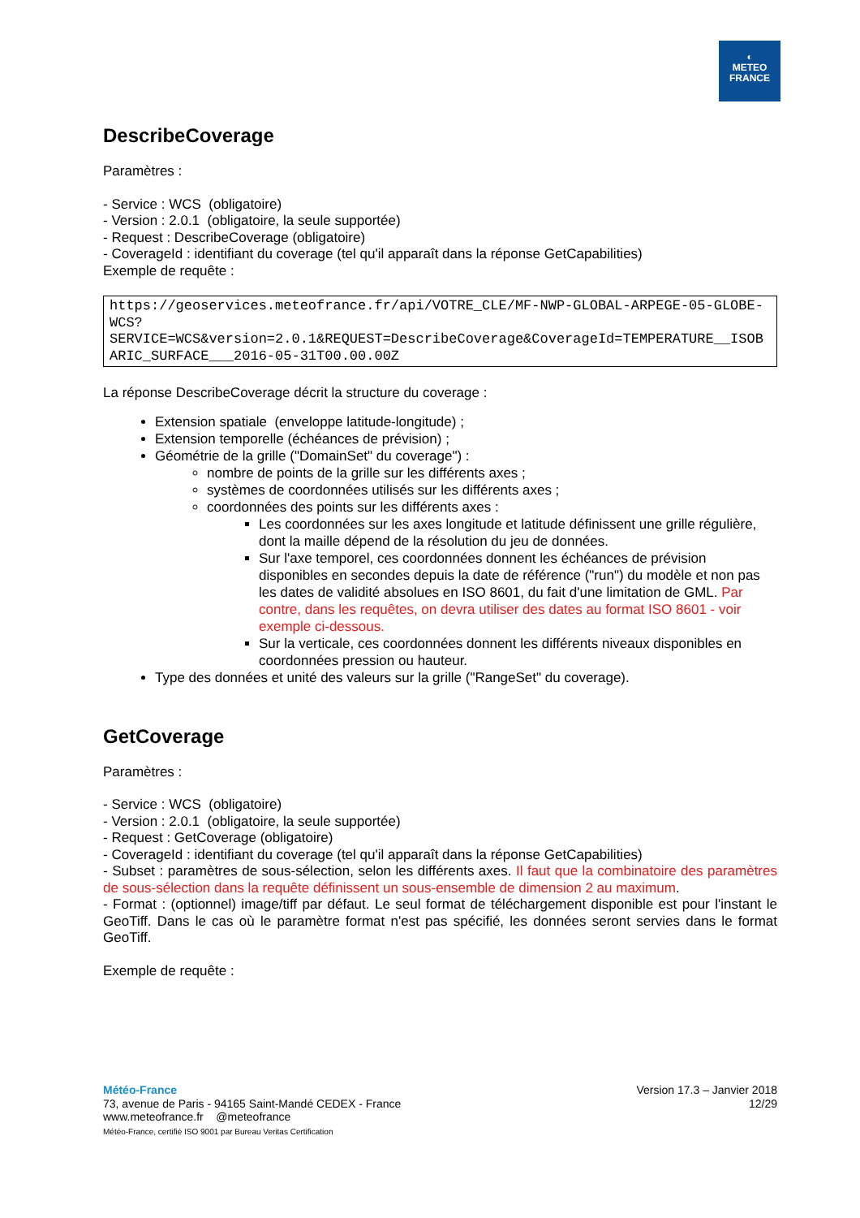◐
METEO
FRANCE
DescribeCoverage
Paramètres :
- Service : WCS (obligatoire)
- Version : 2.0.1 (obligatoire, la seule supportée)
- Request : DescribeCoverage (obligatoire)
- CoverageId : identifiant du coverage (tel qu'il apparaît dans la réponse GetCapabilities)
Exemple de requête :
https://geoservices.meteofrance.fr/api/VOTRE_CLE/MF-NWP-GLOBAL-ARPEGE-05-GLOBE-WCS?
SERVICE=WCS&version=2.0.1&REQUEST=DescribeCoverage&CoverageId=TEMPERATURE__ISOBARIC_SURFACE___2016-05-31T00.00.00Z
La réponse DescribeCoverage décrit la structure du coverage :
Extension spatiale (enveloppe latitude-longitude) ;
Extension temporelle (échéances de prévision) ;
Géométrie de la grille ("DomainSet" du coverage") :
nombre de points de la grille sur les différents axes ;
systèmes de coordonnées utilisés sur les différents axes ;
coordonnées des points sur les différents axes :
Les coordonnées sur les axes longitude et latitude définissent une grille régulière, dont la maille dépend de la résolution du jeu de données.
Sur l'axe temporel, ces coordonnées donnent les échéances de prévision disponibles en secondes depuis la date de référence ("run") du modèle et non pas les dates de validité absolues en ISO 8601, du fait d'une limitation de GML. Par contre, dans les requêtes, on devra utiliser des dates au format ISO 8601 - voir exemple ci-dessous.
Sur la verticale, ces coordonnées donnent les différents niveaux disponibles en coordonnées pression ou hauteur.
Type des données et unité des valeurs sur la grille ("RangeSet" du coverage).
GetCoverage
Paramètres :
- Service : WCS (obligatoire)
- Version : 2.0.1 (obligatoire, la seule supportée)
- Request : GetCoverage (obligatoire)
- CoverageId : identifiant du coverage (tel qu'il apparaît dans la réponse GetCapabilities)
- Subset : paramètres de sous-sélection, selon les différents axes. Il faut que la combinatoire des paramètres de sous-sélection dans la requête définissent un sous-ensemble de dimension 2 au maximum.
- Format : (optionnel) image/tiff par défaut. Le seul format de téléchargement disponible est pour l'instant le GeoTiff. Dans le cas où le paramètre format n'est pas spécifié, les données seront servies dans le format GeoTiff.
Exemple de requête :
Météo-France
73, avenue de Paris - 94165 Saint-Mandé CEDEX - France
www.meteofrance.fr @meteofrance
Météo-France, certifié ISO 9001 par Bureau Veritas Certification
Version 17.3 – Janvier 2018
12/29